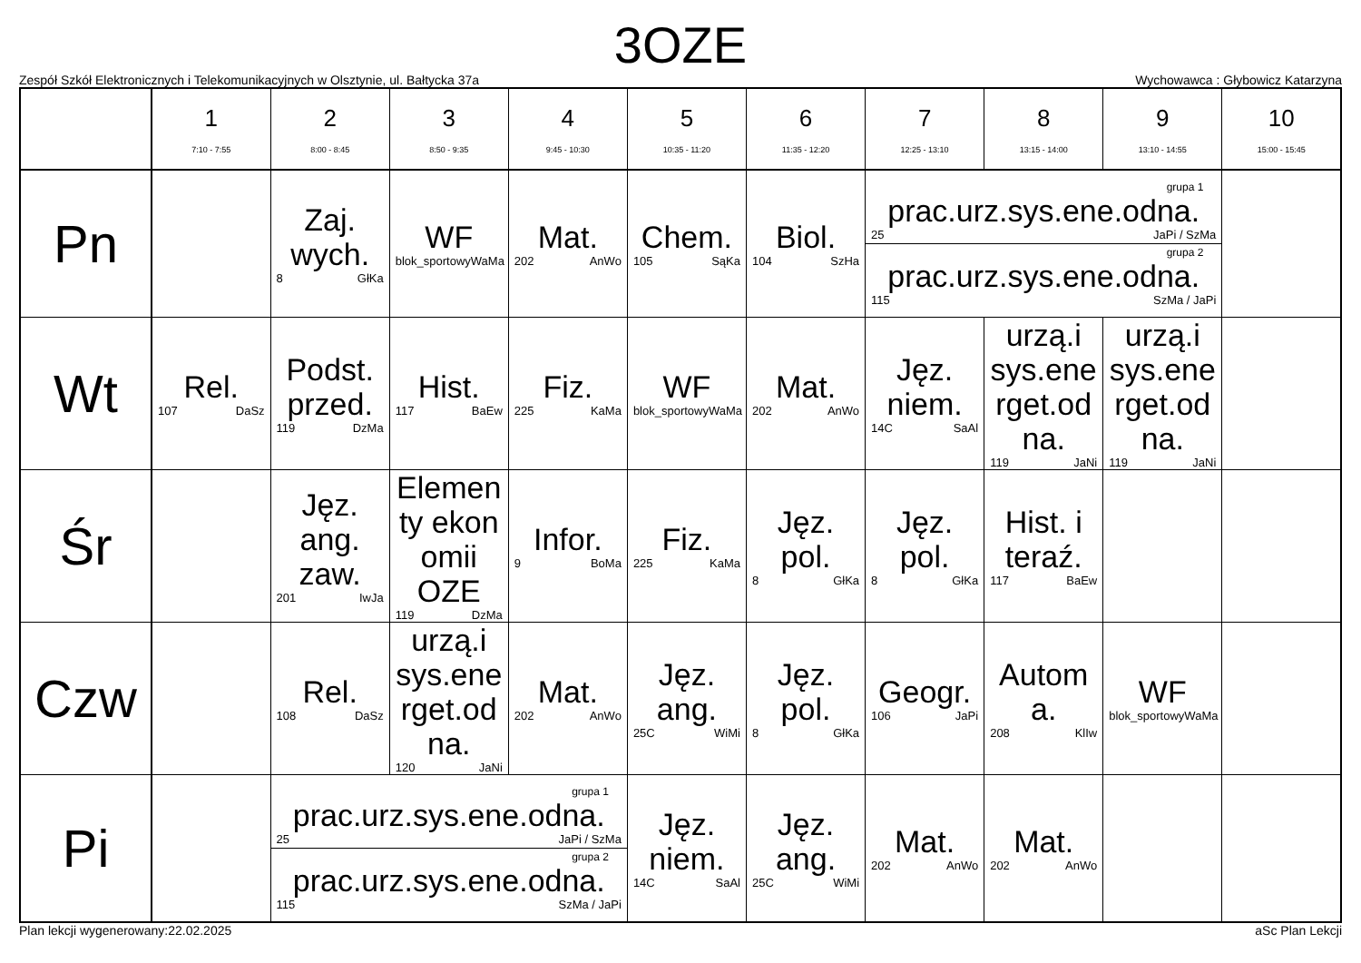3OZE
Zespół Szkół Elektronicznych i Telekomunikacyjnych w Olsztynie, ul. Bałtycka 37a Wychowawca : Głybowicz Katarzyna
| | 1 7:10 - 7:55 | 2 8:00 - 8:45 | 3 8:50 - 9:35 | 4 9:45 - 10:30 | 5 10:35 - 11:20 | 6 11:35 - 12:20 | 7 12:25 - 13:10 | 8 13:15 - 14:00 | 9 13:10 - 14:55 | 10 15:00 - 15:45 |
| --- | --- | --- | --- | --- | --- | --- | --- | --- | --- | --- |
| Pn | | Zaj. wych. 8 GłKa | WF blok_sportowy WaMa | Mat. 202 AnWo | Chem. 105 SąKa | Biol. 104 SzHa | grupa 1 prac.urz.sys.ene.odna. 25 JaPi / SzMa grupa 2 prac.urz.sys.ene.odna. 115 SzMa / JaPi | | | |
| Wt | Rel. 107 DaSz | Podst. przed. 119 DzMa | Hist. 117 BaEw | Fiz. 225 KaMa | WF blok_sportowy WaMa | Mat. 202 AnWo | Jęz. niem. 14C SaAl | urzą.i sys.ene rget.od na. 119 JaNi | urzą.i sys.ene rget.od na. 119 JaNi | |
| Śr | | Jęz. ang. zaw. 201 IwJa | Elemen ty ekon omii OZE 119 DzMa | Infor. 9 BoMa | Fiz. 225 KaMa | Jęz. pol. 8 GłKa | Jęz. pol. 8 GłKa | Hist. i teraź. 117 BaEw | | |
| Czw | | Rel. 108 DaSz | urzą.i sys.ene rget.od na. 120 JaNi | Mat. 202 AnWo | Jęz. ang. 25C WiMi | Jęz. pol. 8 GłKa | Geogr. 106 JaPi | Autom a. 208 KlIw | WF blok_sportowy WaMa | |
| Pi | | grupa 1 prac.urz.sys.ene.odna. 25 JaPi / SzMa grupa 2 prac.urz.sys.ene.odna. 115 SzMa / JaPi | | | Jęz. niem. 14C SaAl | Jęz. ang. 25C WiMi | Mat. 202 AnWo | Mat. 202 AnWo | | |
Plan lekcji wygenerowany:22.02.2025 aSc Plan Lekcji